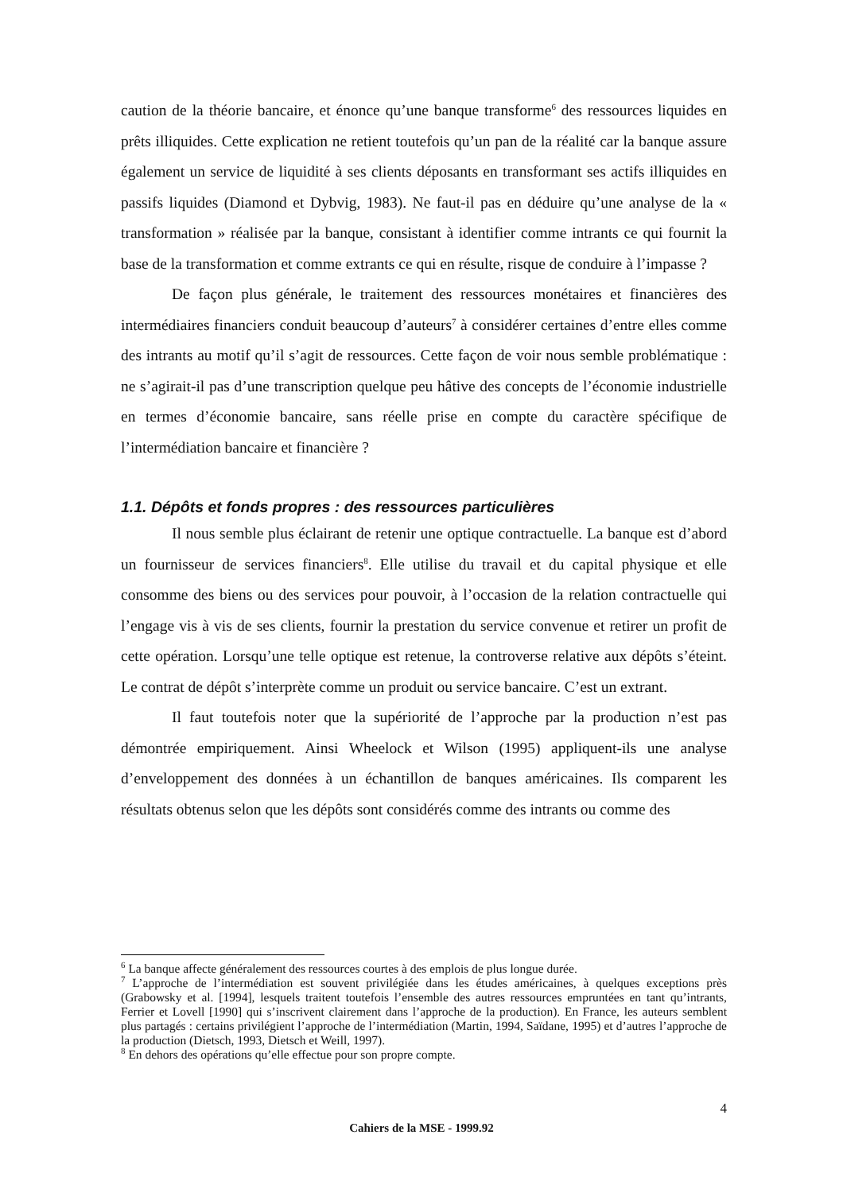caution de la théorie bancaire, et énonce qu’une banque transforme<sup>6</sup> des ressources liquides en prêts illiquides. Cette explication ne retient toutefois qu’un pan de la réalité car la banque assure également un service de liquidité à ses clients déposants en transformant ses actifs illiquides en passifs liquides (Diamond et Dybvig, 1983). Ne faut-il pas en déduire qu’une analyse de la « transformation » réalisée par la banque, consistant à identifier comme intrants ce qui fournit la base de la transformation et comme extrants ce qui en résulte, risque de conduire à l’impasse ?
De façon plus générale, le traitement des ressources monétaires et financières des intermédiaires financiers conduit beaucoup d’auteurs<sup>7</sup> à considérer certaines d’entre elles comme des intrants au motif qu’il s’agit de ressources. Cette façon de voir nous semble problématique : ne s’agirait-il pas d’une transcription quelque peu hâtive des concepts de l’économie industrielle en termes d’économie bancaire, sans réelle prise en compte du caractère spécifique de l’intermédiation bancaire et financière ?
1.1. Dépôts et fonds propres : des ressources particulières
Il nous semble plus éclairant de retenir une optique contractuelle. La banque est d’abord un fournisseur de services financiers<sup>8</sup>. Elle utilise du travail et du capital physique et elle consomme des biens ou des services pour pouvoir, à l’occasion de la relation contractuelle qui l’engage vis à vis de ses clients, fournir la prestation du service convenue et retirer un profit de cette opération. Lorsqu’une telle optique est retenue, la controverse relative aux dépôts s’éteint. Le contrat de dépôt s’interprète comme un produit ou service bancaire. C’est un extrant.
Il faut toutefois noter que la supériorité de l’approche par la production n’est pas démontrée empiriquement. Ainsi Wheelock et Wilson (1995) appliquent-ils une analyse d’enveloppement des données à un échantillon de banques américaines. Ils comparent les résultats obtenus selon que les dépôts sont considérés comme des intrants ou comme des
<sup>6</sup> La banque affecte généralement des ressources courtes à des emplois de plus longue durée.
<sup>7</sup> L’approche de l’intermédiation est souvent privilégiée dans les études américaines, à quelques exceptions près (Grabowsky et al. [1994], lesquels traitent toutefois l’ensemble des autres ressources empruntées en tant qu’intrants, Ferrier et Lovell [1990] qui s’inscrivent clairement dans l’approche de la production). En France, les auteurs semblent plus partagés : certains privilégient l’approche de l’intermédiation (Martin, 1994, Saïdane, 1995) et d’autres l’approche de la production (Dietsch, 1993, Dietsch et Weill, 1997).
<sup>8</sup> En dehors des opérations qu’elle effectue pour son propre compte.
4
Cahiers de la MSE - 1999.92